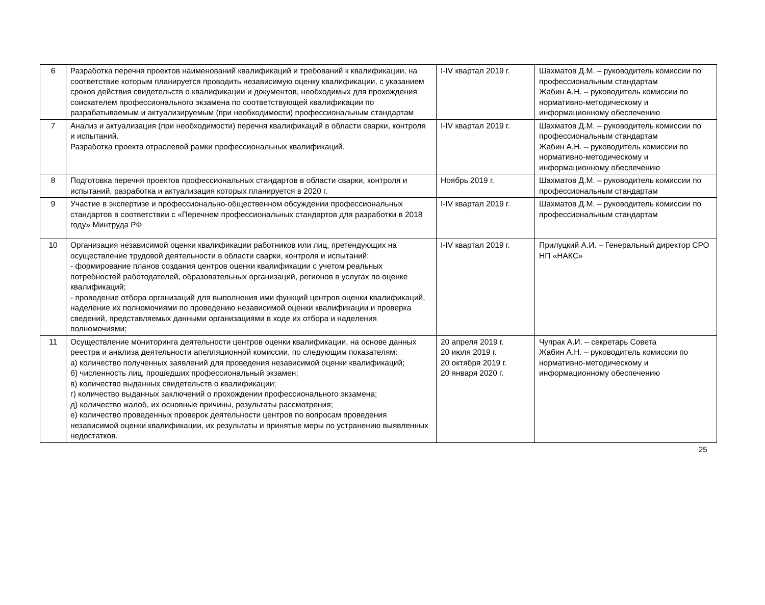| 6 | Разработка перечня проектов наименований квалификаций и требований к квалификации, на соответствие которым планируется проводить независимую оценку квалификации, с указанием сроков действия свидетельств о квалификации и документов, необходимых для прохождения соискателем профессионального экзамена по соответствующей квалификации по разрабатываемым и актуализируемым (при необходимости) профессиональным стандартам | I-IV квартал 2019 г. | Шахматов Д.М. – руководитель комиссии по профессиональным стандартам Жабин А.Н. – руководитель комиссии по нормативно-методическому и информационному обеспечению |
| 7 | Анализ и актуализация (при необходимости) перечня квалификаций в области сварки, контроля и испытаний. Разработка проекта отраслевой рамки профессиональных квалификаций. | I-IV квартал 2019 г. | Шахматов Д.М. – руководитель комиссии по профессиональным стандартам Жабин А.Н. – руководитель комиссии по нормативно-методическому и информационному обеспечению |
| 8 | Подготовка перечня проектов профессиональных стандартов в области сварки, контроля и испытаний, разработка и актуализация которых планируется в 2020 г. | Ноябрь 2019 г. | Шахматов Д.М. – руководитель комиссии по профессиональным стандартам |
| 9 | Участие в экспертизе и профессионально-общественном обсуждении профессиональных стандартов в соответствии с «Перечнем профессиональных стандартов для разработки в 2018 году» Минтруда РФ | I-IV квартал 2019 г. | Шахматов Д.М. – руководитель комиссии по профессиональным стандартам |
| 10 | Организация независимой оценки квалификации работников или лиц, претендующих на осуществление трудовой деятельности в области сварки, контроля и испытаний: - формирование планов создания центров оценки квалификации с учетом реальных потребностей работодателей, образовательных организаций, регионов в услугах по оценке квалификаций; - проведение отбора организаций для выполнения ими функций центров оценки квалификаций, наделение их полномочиями по проведению независимой оценки квалификации и проверка сведений, представляемых данными организациями в ходе их отбора и наделения полномочиями; | I-IV квартал 2019 г. | Прилуцкий А.И. – Генеральный директор СРО НП «НАКС» |
| 11 | Осуществление мониторинга деятельности центров оценки квалификации, на основе данных реестра и анализа деятельности апелляционной комиссии, по следующим показателям: а) количество полученных заявлений для проведения независимой оценки квалификаций; б) численность лиц, прошедших профессиональный экзамен; в) количество выданных свидетельств о квалификации; г) количество выданных заключений о прохождении профессионального экзамена; д) количество жалоб, их основные причины, результаты рассмотрения; е) количество проведенных проверок деятельности центров по вопросам проведения независимой оценки квалификации, их результаты и принятые меры по устранению выявленных недостатков. | 20 апреля 2019 г. 20 июля 2019 г. 20 октября 2019 г. 20 января 2020 г. | Чупрак А.И. – секретарь Совета Жабин А.Н. – руководитель комиссии по нормативно-методическому и информационному обеспечению |
25